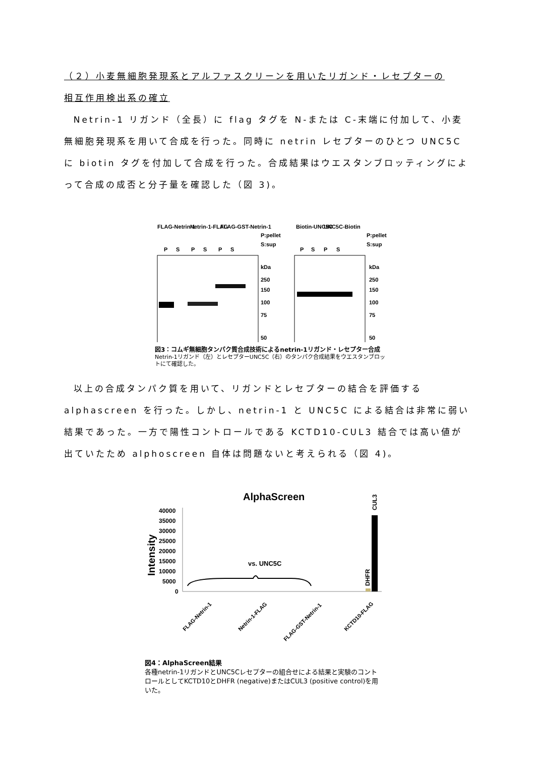（２）小麦無細胞発現系とアルファスクリーンを用いたリガンド・レセプターの
相互作用検出系の確立
Netrin-1 リガンド（全長）に flag タグを N-または C-末端に付加して、小麦無細胞発現系を用いて合成を行った。同時に netrin レセプターのひとつ UNC5C に biotin タグを付加して合成を行った。合成結果はウエスタンブロッティングによって合成の成否と分子量を確認した（図 3)。
FLAG-Netrin-1
Netrin-1-FLAG
FLAG-GST-Netrin-1
P:pellet
S:sup
P
S
P
S
P
S
kDa
250
150
100
75
50
Biotin-UNC5C
UNC5C-Biotin
P:pellet
S:sup
P
S
P
S
kDa
250
150
100
75
50
図3：コムギ無細胞タンパク質合成技術によるnetrin-1リガンド・レセプター合成
Netrin-1リガンド（左）とレセプターUNC5C（右）のタンパク合成結果をウエスタンブロットにて確認した。
以上の合成タンパク質を用いて、リガンドとレセプターの結合を評価する alphascreen を行った。しかし、netrin-1 と UNC5C による結合は非常に弱い結果であった。一方で陽性コントロールである KCTD10-CUL3 結合では高い値が出ていたため alphoscreen 自体は問題ないと考えられる（図 4)。
AlphaScreen
Intensity
40000
35000
30000
25000
20000
15000
10000
5000
0
vs. UNC5C
DHFR
CUL3
FLAG-Netrin-1
Netrin-1-FLAG
FLAG-GST-Netrin-1
KCTD10-FLAG
図4：AlphaScreen結果
各種netrin-1リガンドとUNC5Cレセプターの組合せによる結果と実験のコントロールとしてKCTD10とDHFR (negative)またはCUL3 (positive control)を用いた。